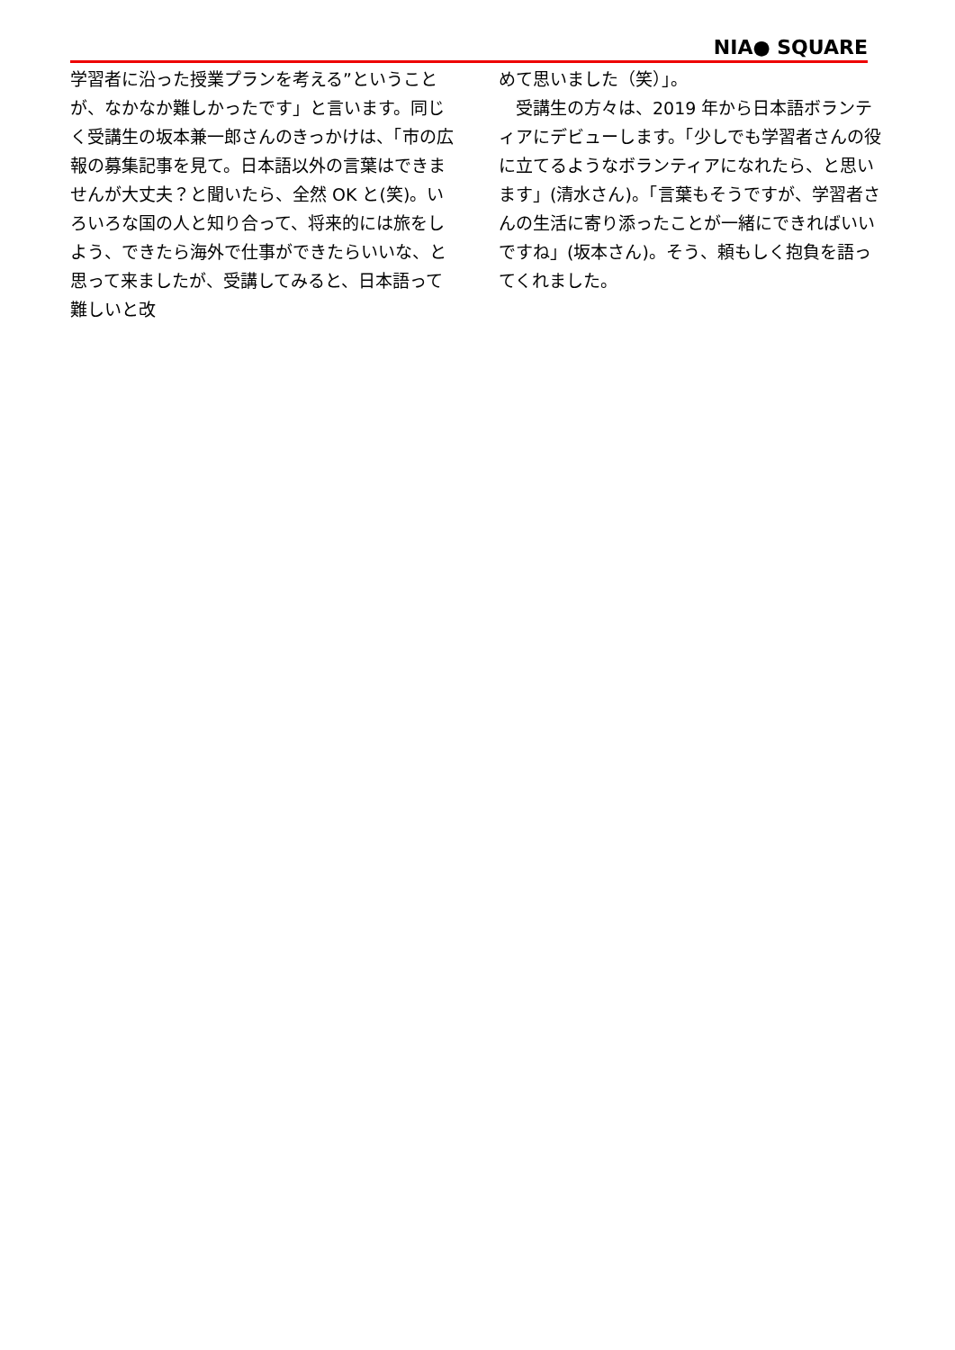NIA● SQUARE
学習者に沿った授業プランを考える”ということが、なかなか難しかったです」と言います。同じく受講生の坂本兼一郎さんのきっかけは、「市の広報の募集記事を見て。日本語以外の言葉はできませんが大丈夫？と聞いたら、全然 OK と(笑)。いろいろな国の人と知り合って、将来的には旅をしよう、できたら海外で仕事ができたらいいな、と思って来ましたが、受講してみると、日本語って難しいと改
めて思いました（笑）」。
　受講生の方々は、2019 年から日本語ボランティアにデビューします。「少しでも学習者さんの役に立てるようなボランティアになれたら、と思います」(清水さん)。「言葉もそうですが、学習者さんの生活に寄り添ったことが一緒にできればいいですね」(坂本さん)。そう、頼もしく抱負を語ってくれました。